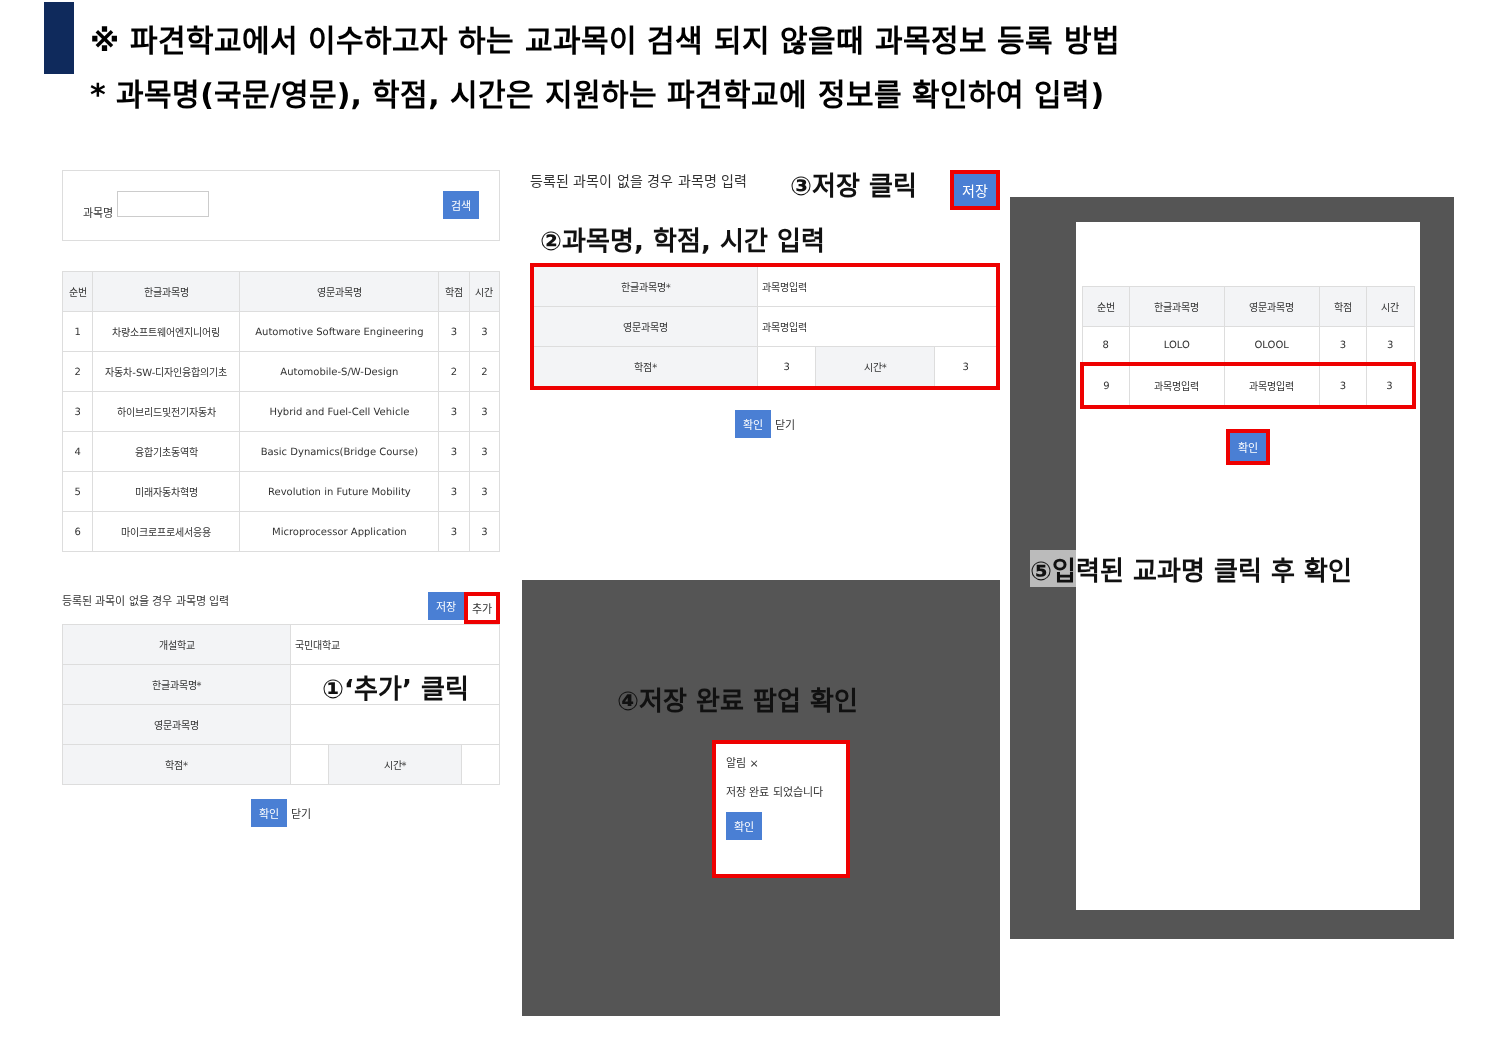※ 파견학교에서 이수하고자 하는 교과목이 검색 되지 않을때 과목정보 등록 방법
* 과목명(국문/영문), 학점, 시간은 지원하는 파견학교에 정보를 확인하여 입력)
과목명 검색
| 순번 | 한글과목명 | 영문과목명 | 학점 | 시간 |
| --- | --- | --- | --- | --- |
| 1 | 차량소프트웨어엔지니어링 | Automotive Software Engineering | 3 | 3 |
| 2 | 자동차-SW-디자인융합의기초 | Automobile-S/W-Design | 2 | 2 |
| 3 | 하이브리드및전기자동차 | Hybrid and Fuel-Cell Vehicle | 3 | 3 |
| 4 | 융합기초동역학 | Basic Dynamics(Bridge Course) | 3 | 3 |
| 5 | 미래자동차혁명 | Revolution in Future Mobility | 3 | 3 |
| 6 | 마이크로프로세서응용 | Microprocessor Application | 3 | 3 |
등록된 과목이 없을 경우 과목명 입력 추가 저장
| 개설학교 | 국민대학교 | | |
| 한글과목명* | | | |
| 영문과목명 | | | |
| 학점* | | 시간* | |
확인 닫기
①‘추가’ 클릭
등록된 과목이 없을 경우 과목명 입력 저장
②과목명, 학점, 시간 입력
| 한글과목명* | 과목명입력 | | |
| 영문과목명 | 과목명입력 | | |
| 학점* | 3 | 시간* | 3 |
확인 닫기
③저장 클릭
④저장 완료 팝업 확인
알림 ×
저장 완료 되었습니다
확인
| 순번 | 한글과목명 | 영문과목명 | 학점 | 시간 |
| --- | --- | --- | --- | --- |
| 8 | LOLO | OLOOL | 3 | 3 |
| 9 | 과목명입력 | 과목명입력 | 3 | 3 |
확인
⑤입력된 교과명 클릭 후 확인